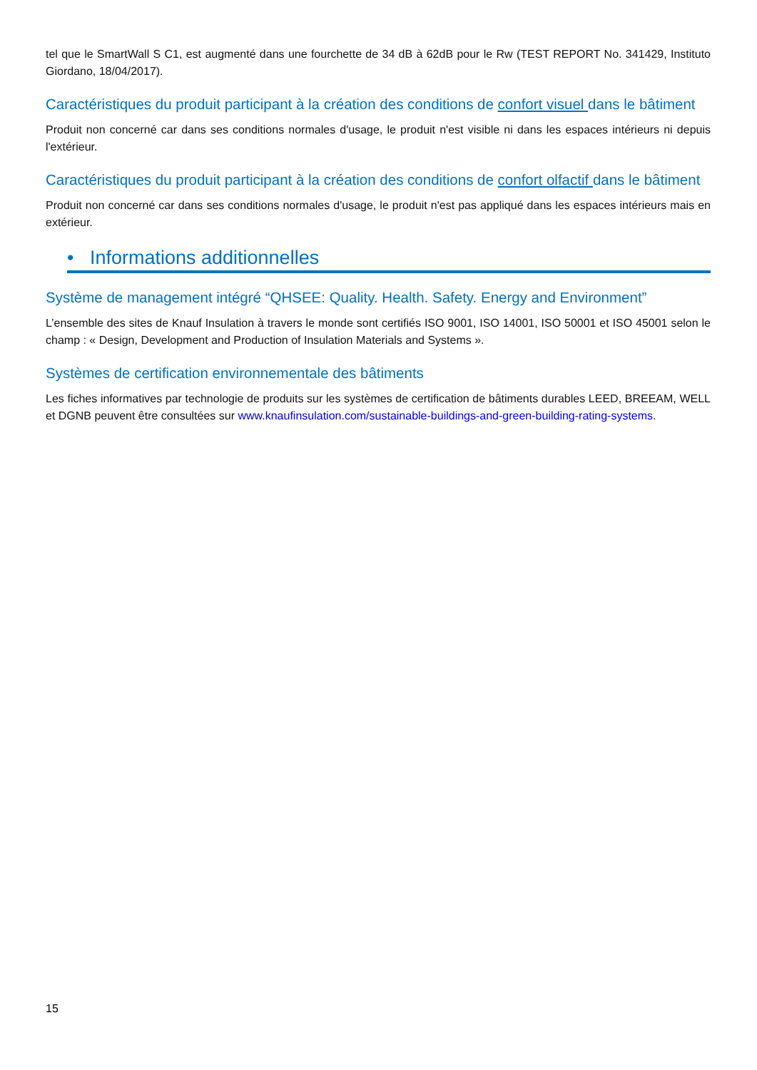tel que le SmartWall S C1, est augmenté dans une fourchette de 34 dB à 62dB pour le Rw (TEST REPORT No. 341429, Instituto Giordano, 18/04/2017).
Caractéristiques du produit participant à la création des conditions de confort visuel dans le bâtiment
Produit non concerné car dans ses conditions normales d'usage, le produit n'est visible ni dans les espaces intérieurs ni depuis l'extérieur.
Caractéristiques du produit participant à la création des conditions de confort olfactif dans le bâtiment
Produit non concerné car dans ses conditions normales d'usage, le produit n'est pas appliqué dans les espaces intérieurs mais en extérieur.
• Informations additionnelles
Système de management intégré “QHSEE: Quality. Health. Safety. Energy and Environment”
L’ensemble des sites de Knauf Insulation à travers le monde sont certifiés ISO 9001, ISO 14001, ISO 50001 et ISO 45001 selon le champ : « Design, Development and Production of Insulation Materials and Systems ».
Systèmes de certification environnementale des bâtiments
Les fiches informatives par technologie de produits sur les systèmes de certification de bâtiments durables LEED, BREEAM, WELL et DGNB peuvent être consultées sur www.knaufinsulation.com/sustainable-buildings-and-green-building-rating-systems.
15